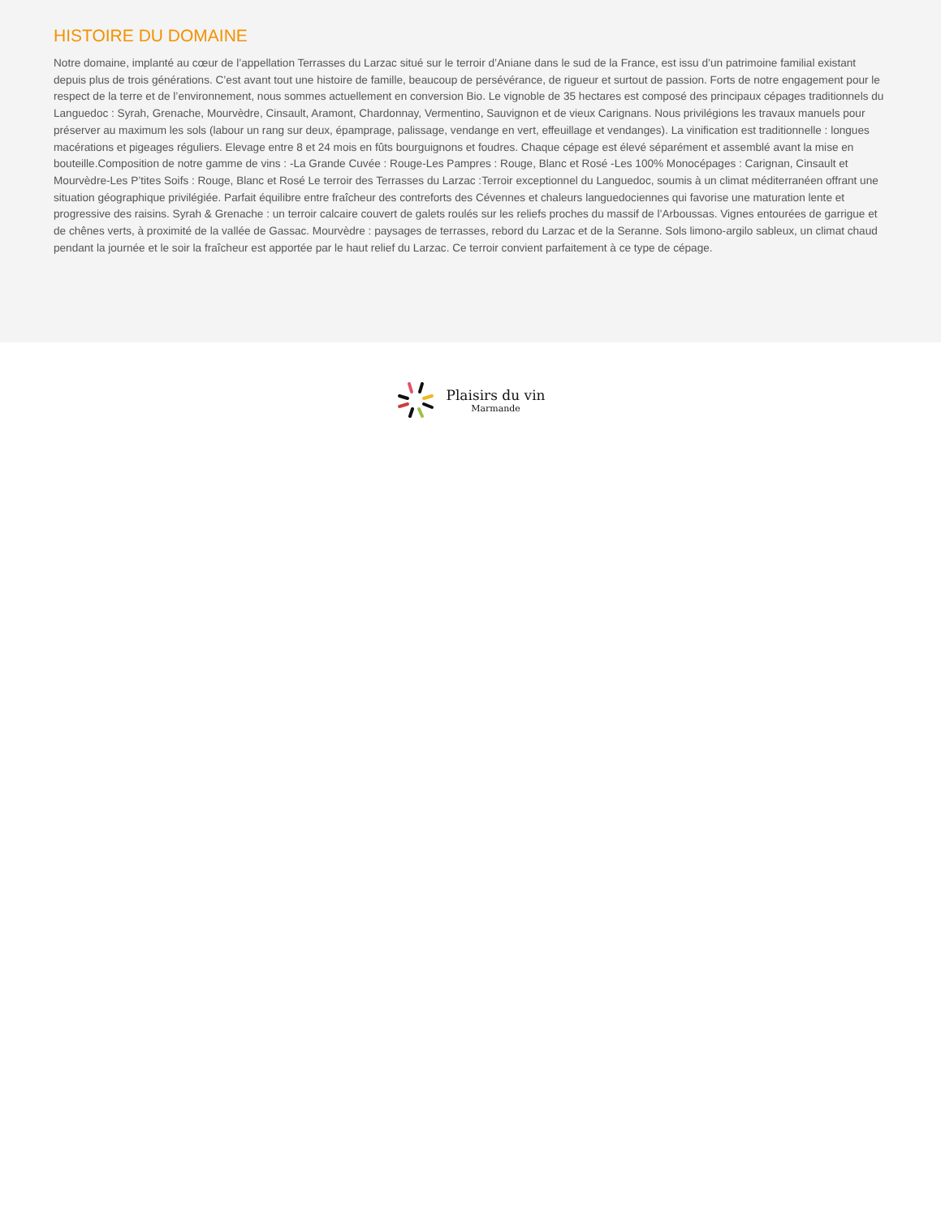HISTOIRE DU DOMAINE
Notre domaine, implanté au cœur de l’appellation Terrasses du Larzac situé sur le terroir d’Aniane dans le sud de la France, est issu d’un patrimoine familial existant depuis plus de trois générations. C’est avant tout une histoire de famille, beaucoup de persévérance, de rigueur et surtout de passion. Forts de notre engagement pour le respect de la terre et de l’environnement, nous sommes actuellement en conversion Bio. Le vignoble de 35 hectares est composé des principaux cépages traditionnels du Languedoc : Syrah, Grenache, Mourvèdre, Cinsault, Aramont, Chardonnay, Vermentino, Sauvignon et de vieux Carignans. Nous privilégions les travaux manuels pour préserver au maximum les sols (labour un rang sur deux, épamprage, palissage, vendange en vert, effeuillage et vendanges). La vinification est traditionnelle : longues macérations et pigeages réguliers. Elevage entre 8 et 24 mois en fûts bourguignons et foudres. Chaque cépage est élevé séparément et assemblé avant la mise en bouteille.Composition de notre gamme de vins : -La Grande Cuvée : Rouge-Les Pampres : Rouge, Blanc et Rosé -Les 100% Monocépages : Carignan, Cinsault et Mourvèdre-Les P’tites Soifs : Rouge, Blanc et Rosé Le terroir des Terrasses du Larzac :Terroir exceptionnel du Languedoc, soumis à un climat méditerranéen offrant une situation géographique privilégiée. Parfait équilibre entre fraîcheur des contreforts des Cévennes et chaleurs languedociennes qui favorise une maturation lente et progressive des raisins. Syrah & Grenache : un terroir calcaire couvert de galets roulés sur les reliefs proches du massif de l’Arboussas. Vignes entourées de garrigue et de chênes verts, à proximité de la vallée de Gassac. Mourvèdre : paysages de terrasses, rebord du Larzac et de la Seranne. Sols limono-argilo sableux, un climat chaud pendant la journée et le soir la fraîcheur est apportée par le haut relief du Larzac. Ce terroir convient parfaitement à ce type de cépage.
Plaisirs du vin
Marmande